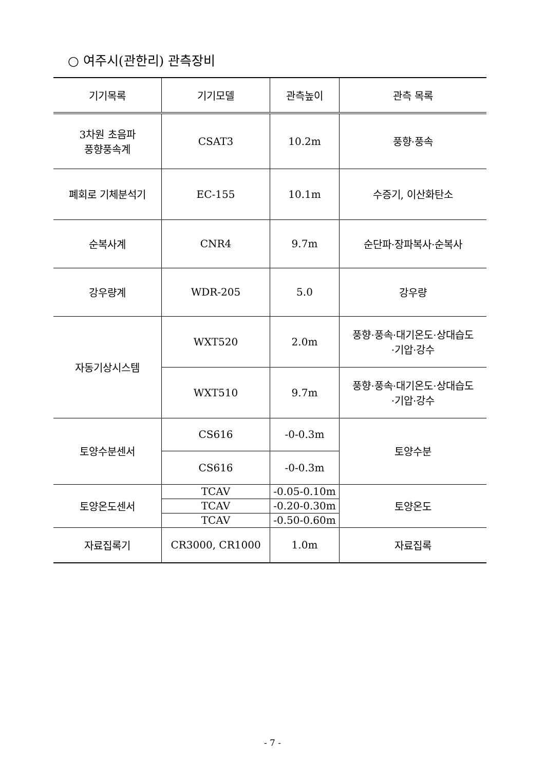○ 여주시(관한리) 관측장비
| 기기목록 | 기기모델 | 관측높이 | 관측 목록 |
| --- | --- | --- | --- |
| 3차원 초음파 풍향풍속계 | CSAT3 | 10.2m | 풍향·풍속 |
| 폐회로 기체분석기 | EC-155 | 10.1m | 수증기, 이산화탄소 |
| 순복사계 | CNR4 | 9.7m | 순단파·장파복사·순복사 |
| 강우량계 | WDR-205 | 5.0 | 강우량 |
| 자동기상시스템 | WXT520 | 2.0m | 풍향·풍속·대기온도·상대습도 ·기압·강수 |
| | WXT510 | 9.7m | 풍향·풍속·대기온도·상대습도 ·기압·강수 |
| 토양수분센서 | CS616 | -0-0.3m | 토양수분 |
| | CS616 | -0-0.3m | |
| 토양온도센서 | TCAV | -0.05-0.10m | 토양온도 |
| | TCAV | -0.20-0.30m | |
| | TCAV | -0.50-0.60m | |
| 자료집록기 | CR3000, CR1000 | 1.0m | 자료집록 |
- 7 -